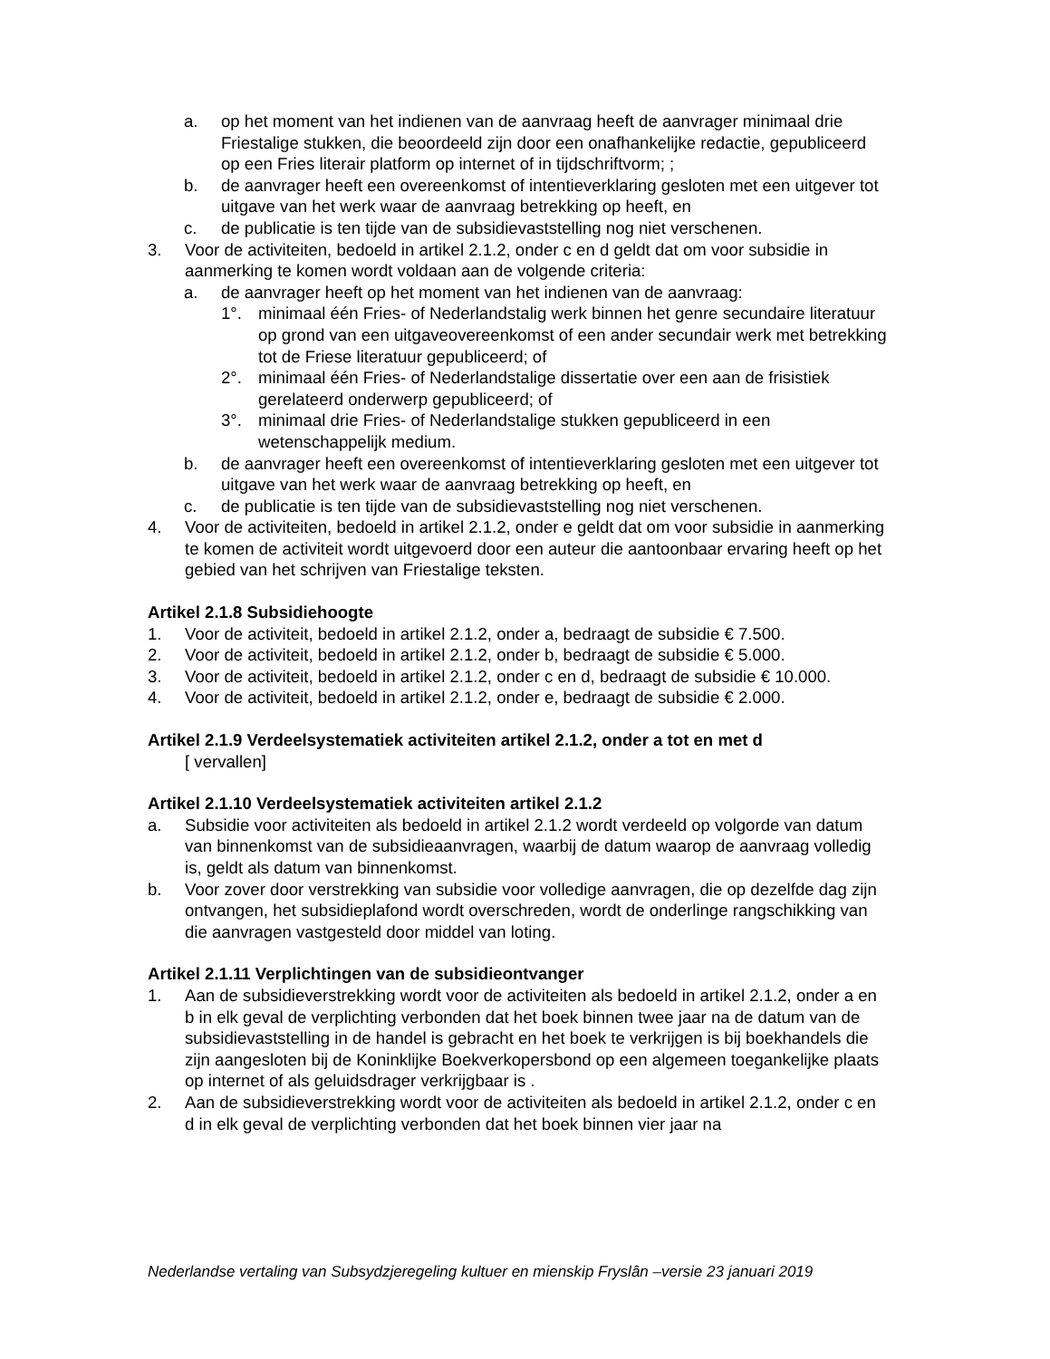a. op het moment van het indienen van de aanvraag heeft de aanvrager minimaal drie Friestalige stukken, die beoordeeld zijn door een onafhankelijke redactie, gepubliceerd op een Fries literair platform op internet of in tijdschriftvorm; ;
b. de aanvrager heeft een overeenkomst of intentieverklaring gesloten met een uitgever tot uitgave van het werk waar de aanvraag betrekking op heeft, en
c. de publicatie is ten tijde van de subsidievaststelling nog niet verschenen.
3. Voor de activiteiten, bedoeld in artikel 2.1.2, onder c en d geldt dat om voor subsidie in aanmerking te komen wordt voldaan aan de volgende criteria:
a. de aanvrager heeft op het moment van het indienen van de aanvraag:
1°. minimaal één Fries- of Nederlandstalig werk binnen het genre secundaire literatuur op grond van een uitgaveovereenkomst of een ander secundair werk met betrekking tot de Friese literatuur gepubliceerd; of
2°. minimaal één Fries- of Nederlandstalige dissertatie over een aan de frisistiek gerelateerd onderwerp gepubliceerd; of
3°. minimaal drie Fries- of Nederlandstalige stukken gepubliceerd in een wetenschappelijk medium.
b. de aanvrager heeft een overeenkomst of intentieverklaring gesloten met een uitgever tot uitgave van het werk waar de aanvraag betrekking op heeft, en
c. de publicatie is ten tijde van de subsidievaststelling nog niet verschenen.
4. Voor de activiteiten, bedoeld in artikel 2.1.2, onder e geldt dat om voor subsidie in aanmerking te komen de activiteit wordt uitgevoerd door een auteur die aantoonbaar ervaring heeft op het gebied van het schrijven van Friestalige teksten.
Artikel 2.1.8 Subsidiehoogte
1. Voor de activiteit, bedoeld in artikel 2.1.2, onder a, bedraagt de subsidie € 7.500.
2. Voor de activiteit, bedoeld in artikel 2.1.2, onder b, bedraagt de subsidie € 5.000.
3. Voor de activiteit, bedoeld in artikel 2.1.2, onder c en d, bedraagt de subsidie € 10.000.
4. Voor de activiteit, bedoeld in artikel 2.1.2, onder e, bedraagt de subsidie € 2.000.
Artikel 2.1.9 Verdeelsystematiek activiteiten artikel 2.1.2, onder a tot en met d
[ vervallen]
Artikel 2.1.10 Verdeelsystematiek activiteiten artikel 2.1.2
a. Subsidie voor activiteiten als bedoeld in artikel 2.1.2 wordt verdeeld op volgorde van datum van binnenkomst van de subsidieaanvragen, waarbij de datum waarop de aanvraag volledig is, geldt als datum van binnenkomst.
b. Voor zover door verstrekking van subsidie voor volledige aanvragen, die op dezelfde dag zijn ontvangen, het subsidieplafond wordt overschreden, wordt de onderlinge rangschikking van die aanvragen vastgesteld door middel van loting.
Artikel 2.1.11 Verplichtingen van de subsidieontvanger
1. Aan de subsidieverstrekking wordt voor de activiteiten als bedoeld in artikel 2.1.2, onder a en b in elk geval de verplichting verbonden dat het boek binnen twee jaar na de datum van de subsidievaststelling in de handel is gebracht en het boek te verkrijgen is bij boekhandels die zijn aangesloten bij de Koninklijke Boekverkopersbond op een algemeen toegankelijke plaats op internet of als geluidsdrager verkrijgbaar is .
2. Aan de subsidieverstrekking wordt voor de activiteiten als bedoeld in artikel 2.1.2, onder c en d in elk geval de verplichting verbonden dat het boek binnen vier jaar na
Nederlandse vertaling van Subsydzjeregeling kultuer en mienskip Fryslân –versie 23 januari 2019